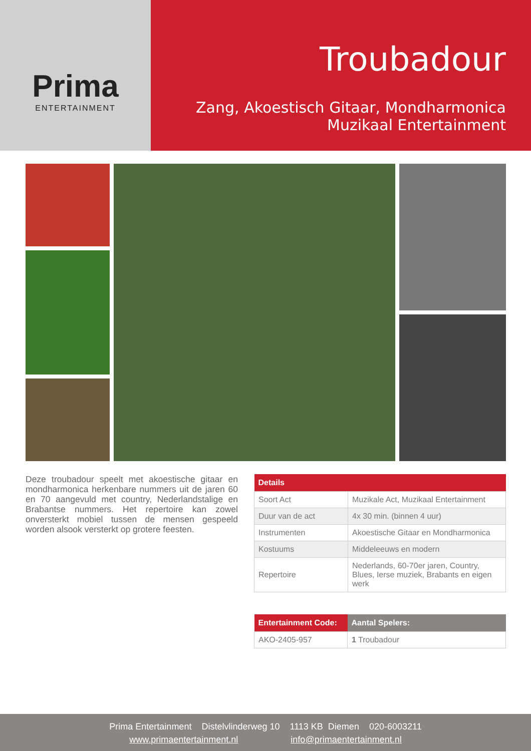Prima
ENTERTAINMENT
Troubadour
Zang, Akoestisch Gitaar, Mondharmonica
Muzikaal Entertainment
Deze troubadour speelt met akoestische gitaar en mondharmonica herkenbare nummers uit de jaren 60 en 70 aangevuld met country, Nederlandstalige en Brabantse nummers. Het repertoire kan zowel onversterkt mobiel tussen de mensen gespeeld worden alsook versterkt op grotere feesten.
| Details | |
| --- | --- |
| Soort Act | Muzikale Act, Muzikaal Entertainment |
| Duur van de act | 4x 30 min. (binnen 4 uur) |
| Instrumenten | Akoestische Gitaar en Mondharmonica |
| Kostuums | Middeleeuws en modern |
| Repertoire | Nederlands, 60-70er jaren, Country, Blues, Ierse muziek, Brabants en eigen werk |
| Entertainment Code: | Aantal Spelers: |
| --- | --- |
| AKO-2405-957 | 1 Troubadour |
Prima Entertainment Distelvlinderweg 10 1113 KB Diemen 020-6003211
www.primaentertainment.nl info@primaentertainment.nl